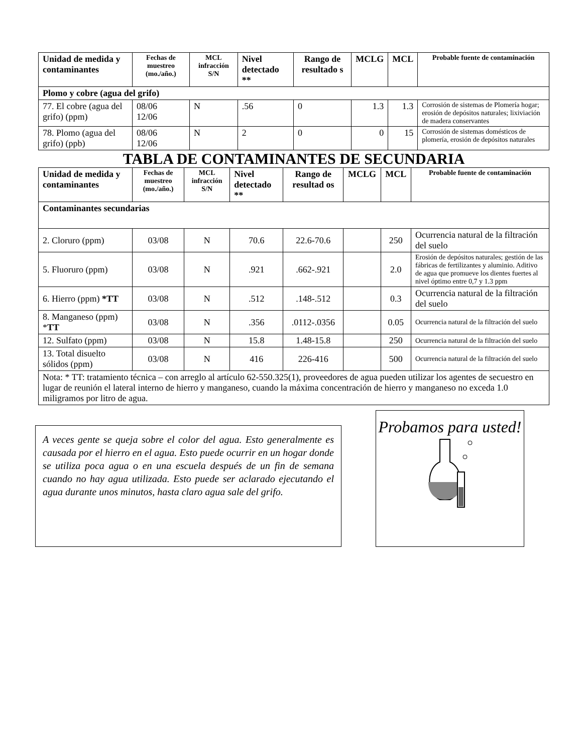| Unidad de medida y contaminantes | Fechas de muestreo (mo./año.) | MCL infracción S/N | Nivel detectado ** | Rango de resultado s | MCLG | MCL | Probable fuente de contaminación |
| --- | --- | --- | --- | --- | --- | --- | --- |
| Plomo y cobre (agua del grifo) | | | | | | | |
| 77. El cobre (agua del grifo) (ppm) | 08/06 12/06 | N | .56 | 0 | 1.3 | 1.3 | Corrosión de sistemas de Plomería hogar; erosión de depósitos naturales; lixiviación de madera conservantes |
| 78. Plomo (agua del grifo) (ppb) | 08/06 12/06 | N | 2 | 0 | 0 | 15 | Corrosión de sistemas domésticos de plomería, erosión de depósitos naturales |
TABLA DE CONTAMINANTES DE SECUNDARIA
| Unidad de medida y contaminantes | Fechas de muestreo (mo./año.) | MCL infracción S/N | Nivel detectado ** | Rango de resultad os | MCLG | MCL | Probable fuente de contaminación |
| --- | --- | --- | --- | --- | --- | --- | --- |
| Contaminantes secundarias | | | | | | | |
| 2. Cloruro (ppm) | 03/08 | N | 70.6 | 22.6-70.6 | | 250 | Ocurrencia natural de la filtración del suelo |
| 5. Fluoruro (ppm) | 03/08 | N | .921 | .662-.921 | | 2.0 | Erosión de depósitos naturales; gestión de las fábricas de fertilizantes y aluminio. Aditivo de agua que promueve los dientes fuertes al nivel óptimo entre 0,7 y 1.3 ppm |
| 6. Hierro (ppm) *TT | 03/08 | N | .512 | .148-.512 | | 0.3 | Ocurrencia natural de la filtración del suelo |
| 8. Manganeso (ppm) * TT | 03/08 | N | .356 | .0112-.0356 | | 0.05 | Ocurrencia natural de la filtración del suelo |
| 12. Sulfato (ppm) | 03/08 | N | 15.8 | 1.48-15.8 | | 250 | Ocurrencia natural de la filtración del suelo |
| 13. Total disuelto sólidos (ppm) | 03/08 | N | 416 | 226-416 | | 500 | Ocurrencia natural de la filtración del suelo |
| Nota: * TT: tratamiento técnica – con arreglo al artículo 62-550.325(1), proveedores de agua pueden utilizar los agentes de secuestro en lugar de reunión el lateral interno de hierro y manganeso, cuando la máxima concentración de hierro y manganeso no exceda 1.0 miligramos por litro de agua. | | | | | | | |
A veces gente se queja sobre el color del agua. Esto generalmente es causada por el hierro en el agua. Esto puede ocurrir en un hogar donde se utiliza poca agua o en una escuela después de un fin de semana cuando no hay agua utilizada. Esto puede ser aclarado ejecutando el agua durante unos minutos, hasta claro agua sale del grifo.
Probamos para usted!